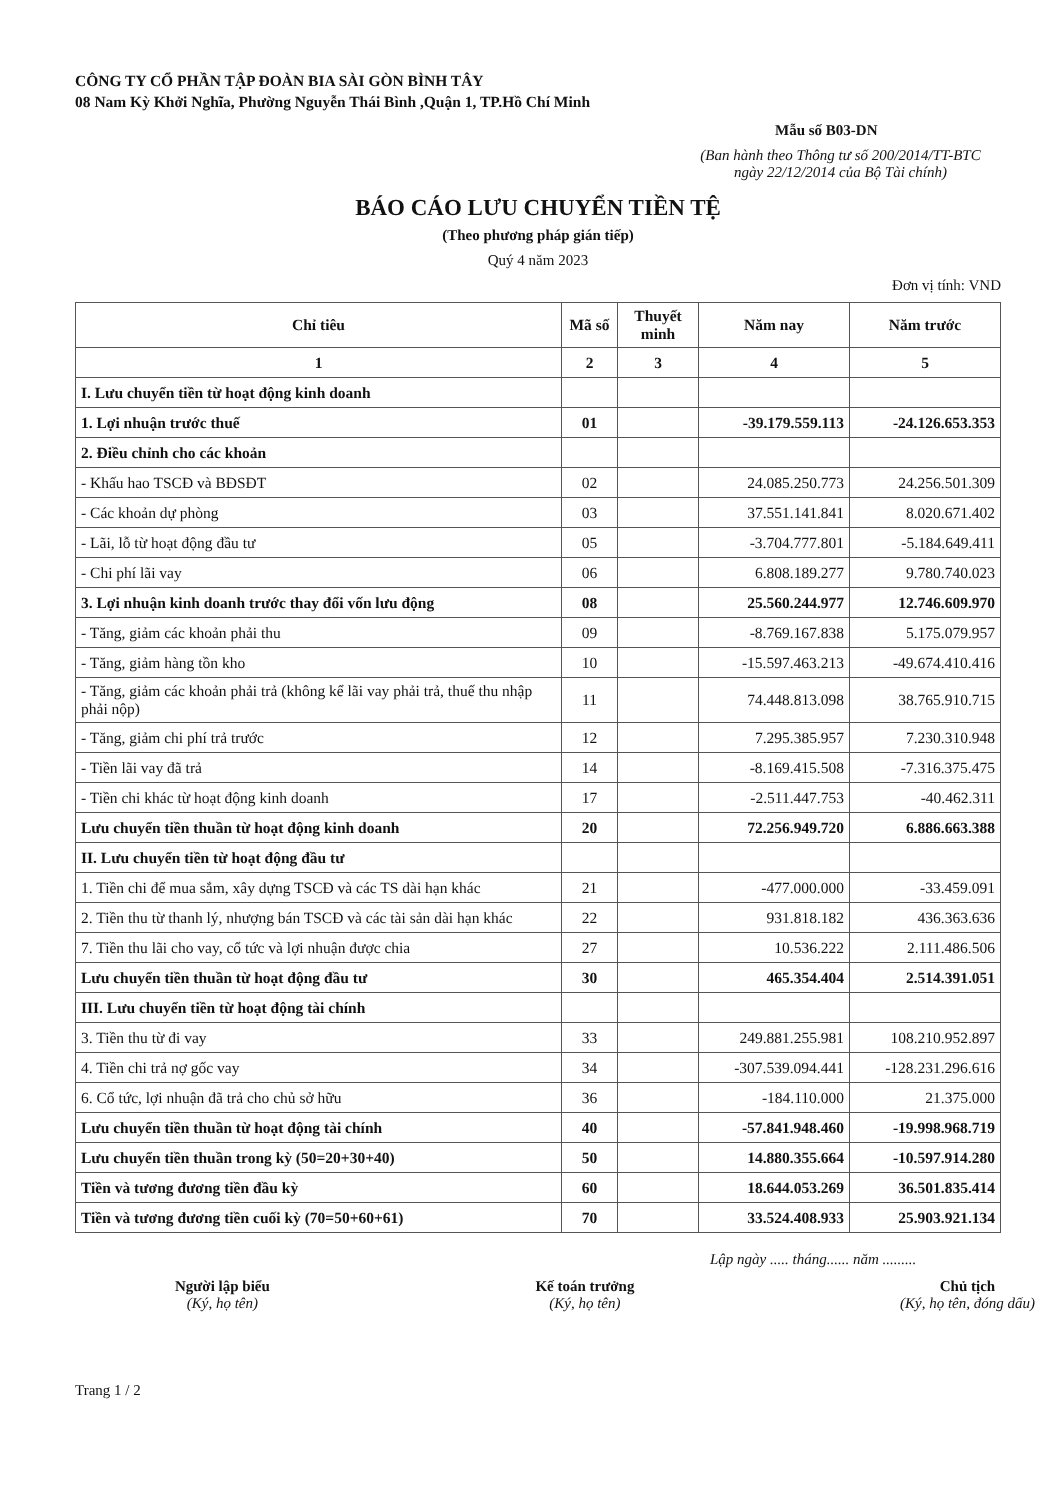CÔNG TY CỔ PHẦN TẬP ĐOÀN BIA SÀI GÒN BÌNH TÂY
08 Nam Kỳ Khởi Nghĩa, Phường Nguyễn Thái Bình ,Quận 1, TP.Hồ Chí Minh
Mẫu số B03-DN
(Ban hành theo Thông tư số 200/2014/TT-BTC
ngày 22/12/2014 của Bộ Tài chính)
BÁO CÁO LƯU CHUYỂN TIỀN TỆ
(Theo phương pháp gián tiếp)
Quý 4 năm 2023
Đơn vị tính: VND
| Chỉ tiêu | Mã số | Thuyết minh | Năm nay | Năm trước |
| --- | --- | --- | --- | --- |
| 1 | 2 | 3 | 4 | 5 |
| I. Lưu chuyển tiền từ hoạt động kinh doanh | | | | |
| 1. Lợi nhuận trước thuế | 01 | | -39.179.559.113 | -24.126.653.353 |
| 2. Điều chỉnh cho các khoản | | | | |
| - Khấu hao TSCĐ và BĐSĐT | 02 | | 24.085.250.773 | 24.256.501.309 |
| - Các khoản dự phòng | 03 | | 37.551.141.841 | 8.020.671.402 |
| - Lãi, lỗ từ hoạt động đầu tư | 05 | | -3.704.777.801 | -5.184.649.411 |
| - Chi phí lãi vay | 06 | | 6.808.189.277 | 9.780.740.023 |
| 3. Lợi nhuận kinh doanh trước thay đổi vốn lưu động | 08 | | 25.560.244.977 | 12.746.609.970 |
| - Tăng, giảm các khoản phải thu | 09 | | -8.769.167.838 | 5.175.079.957 |
| - Tăng, giảm hàng tồn kho | 10 | | -15.597.463.213 | -49.674.410.416 |
| - Tăng, giảm các khoản phải trả (không kể lãi vay phải trả, thuế thu nhập phải nộp) | 11 | | 74.448.813.098 | 38.765.910.715 |
| - Tăng, giảm chi phí trả trước | 12 | | 7.295.385.957 | 7.230.310.948 |
| - Tiền lãi vay đã trả | 14 | | -8.169.415.508 | -7.316.375.475 |
| - Tiền chi khác từ hoạt động kinh doanh | 17 | | -2.511.447.753 | -40.462.311 |
| Lưu chuyển tiền thuần từ hoạt động kinh doanh | 20 | | 72.256.949.720 | 6.886.663.388 |
| II. Lưu chuyển tiền từ hoạt động đầu tư | | | | |
| 1. Tiền chi để mua sắm, xây dựng TSCĐ và các TS dài hạn khác | 21 | | -477.000.000 | -33.459.091 |
| 2. Tiền thu từ thanh lý, nhượng bán TSCĐ và các tài sản dài hạn khác | 22 | | 931.818.182 | 436.363.636 |
| 7. Tiền thu lãi cho vay, cổ tức và lợi nhuận được chia | 27 | | 10.536.222 | 2.111.486.506 |
| Lưu chuyển tiền thuần từ hoạt động đầu tư | 30 | | 465.354.404 | 2.514.391.051 |
| III. Lưu chuyển tiền từ hoạt động tài chính | | | | |
| 3. Tiền thu từ đi vay | 33 | | 249.881.255.981 | 108.210.952.897 |
| 4. Tiền chi trả nợ gốc vay | 34 | | -307.539.094.441 | -128.231.296.616 |
| 6. Cổ tức, lợi nhuận đã trả cho chủ sở hữu | 36 | | -184.110.000 | 21.375.000 |
| Lưu chuyển tiền thuần từ hoạt động tài chính | 40 | | -57.841.948.460 | -19.998.968.719 |
| Lưu chuyển tiền thuần trong kỳ (50=20+30+40) | 50 | | 14.880.355.664 | -10.597.914.280 |
| Tiền và tương đương tiền đầu kỳ | 60 | | 18.644.053.269 | 36.501.835.414 |
| Tiền và tương đương tiền cuối kỳ (70=50+60+61) | 70 | | 33.524.408.933 | 25.903.921.134 |
Lập ngày ..... tháng...... năm .........
Người lập biểu
(Ký, họ tên)
Kế toán trưởng
(Ký, họ tên)
Chủ tịch
(Ký, họ tên, đóng dấu)
Trang 1 / 2